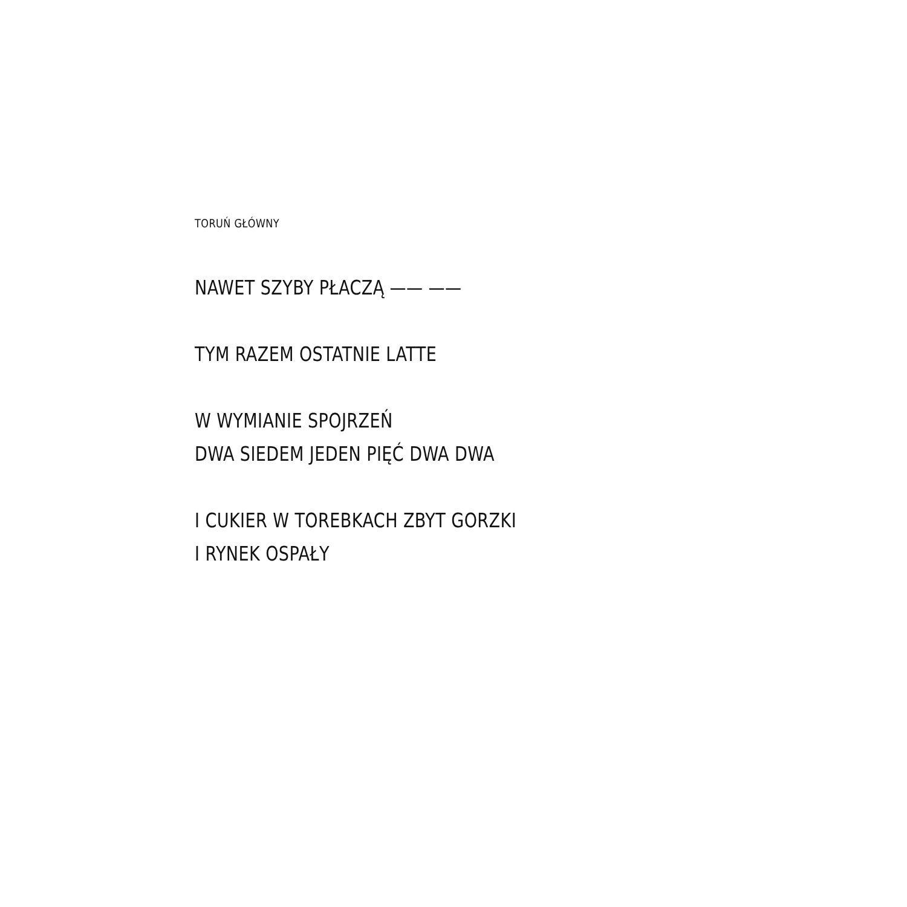TORUŃ GŁÓWNY
NAWET SZYBY PŁACZĄ —— ——
TYM RAZEM OSTATNIE LATTE
W WYMIANIE SPOJRZEŃ
DWA SIEDEM JEDEN PIĘĆ DWA DWA
I CUKIER W TOREBKACH ZBYT GORZKI
I RYNEK OSPAŁY